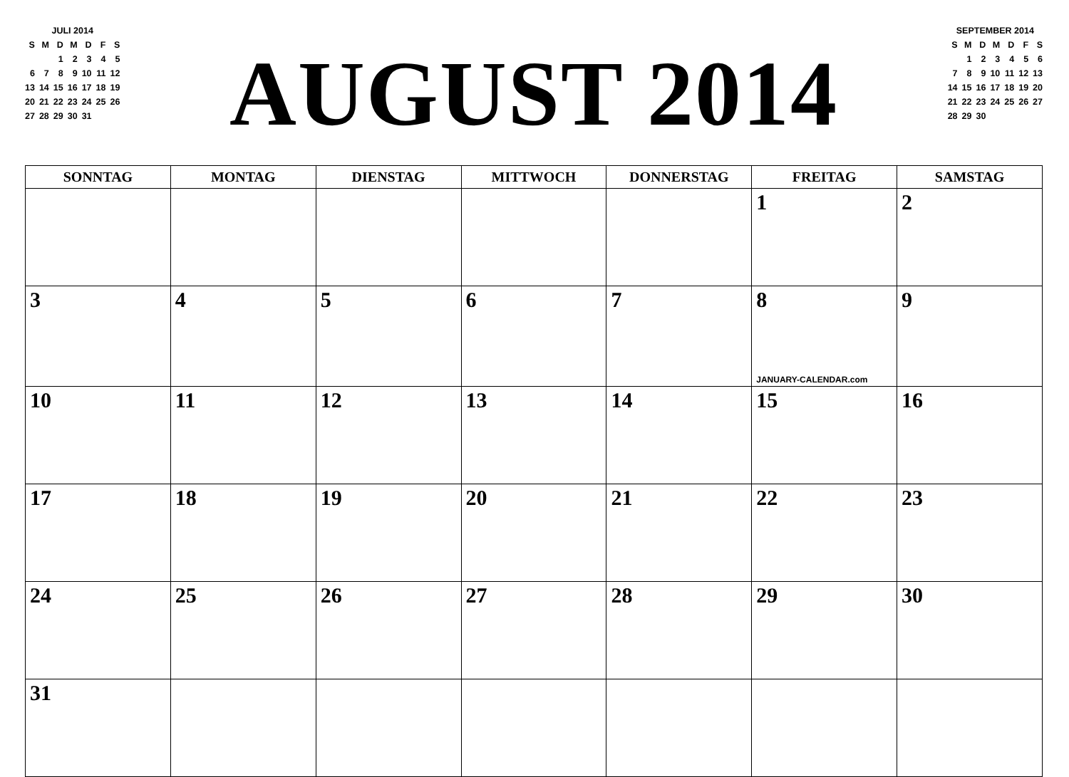JULI 2014
| S | M | D | M | D | F | S |
| | | 1 | 2 | 3 | 4 | 5 |
| 6 | 7 | 8 | 9 | 10 | 11 | 12 |
| 13 | 14 | 15 | 16 | 17 | 18 | 19 |
| 20 | 21 | 22 | 23 | 24 | 25 | 26 |
| 27 | 28 | 29 | 30 | 31 | | |
AUGUST 2014
SEPTEMBER 2014
| S | M | D | M | D | F | S |
| | 1 | 2 | 3 | 4 | 5 | 6 |
| 7 | 8 | 9 | 10 | 11 | 12 | 13 |
| 14 | 15 | 16 | 17 | 18 | 19 | 20 |
| 21 | 22 | 23 | 24 | 25 | 26 | 27 |
| 28 | 29 | 30 | | | | |
| SONNTAG | MONTAG | DIENSTAG | MITTWOCH | DONNERSTAG | FREITAG | SAMSTAG |
| --- | --- | --- | --- | --- | --- | --- |
| | | | | | 1 | 2 |
| 3 | 4 | 5 | 6 | 7 | 8 JANUARY-CALENDAR.com | 9 |
| 10 | 11 | 12 | 13 | 14 | 15 | 16 |
| 17 | 18 | 19 | 20 | 21 | 22 | 23 |
| 24 | 25 | 26 | 27 | 28 | 29 | 30 |
| 31 | | | | | | |